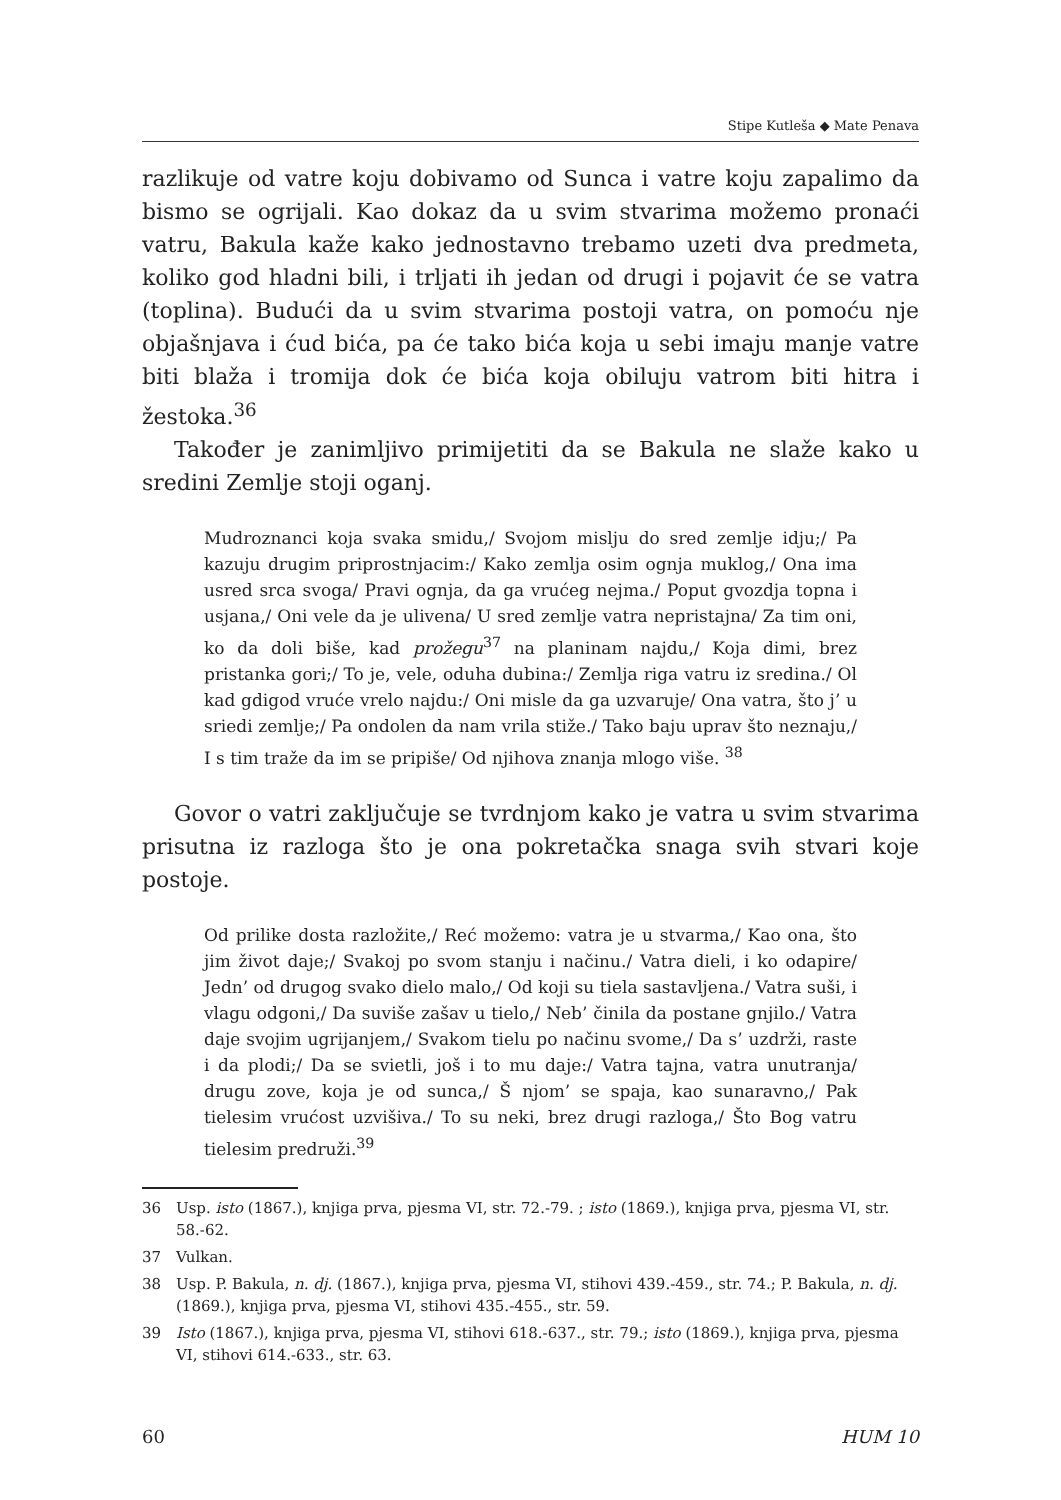Stipe Kutleša ◆ Mate Penava
razlikuje od vatre koju dobivamo od Sunca i vatre koju zapalimo da bismo se ogrijali. Kao dokaz da u svim stvarima možemo pronaći vatru, Bakula kaže kako jednostavno trebamo uzeti dva predmeta, koliko god hladni bili, i trljati ih jedan od drugi i pojavit će se vatra (toplina). Budući da u svim stvarima postoji vatra, on pomoću nje objašnjava i ćud bića, pa će tako bića koja u sebi imaju manje vatre biti blaža i tromija dok će bića koja obiluju vatrom biti hitra i žestoka.<sup>36</sup>
Također je zanimljivo primijetiti da se Bakula ne slaže kako u sredini Zemlje stoji oganj.
Mudroznanci koja svaka smidu,/ Svojom mislju do sred zemlje idju;/ Pa kazuju drugim priprostnjacim:/ Kako zemlja osim ognja muklog,/ Ona ima usred srca svoga/ Pravi ognja, da ga vrućeg nejma./ Poput gvozdja topna i usjana,/ Oni vele da je ulivena/ U sred zemlje vatra nepristajna/ Za tim oni, ko da doli biše, kad prožegu<sup>37</sup> na planinam najdu,/ Koja dimi, brez pristanka gori;/ To je, vele, oduha dubina:/ Zemlja riga vatru iz sredina./ Ol kad gdigod vruće vrelo najdu:/ Oni misle da ga uzvaruje/ Ona vatra, što j’ u sriedi zemlje;/ Pa ondolen da nam vrila stiže./ Tako baju uprav što neznaju,/ I s tim traže da im se pripiše/ Od njihova znanja mlogo više. <sup>38</sup>
Govor o vatri zaključuje se tvrdnjom kako je vatra u svim stvarima prisutna iz razloga što je ona pokretačka snaga svih stvari koje postoje.
Od prilike dosta razložite,/ Reć možemo: vatra je u stvarma,/ Kao ona, što jim život daje;/ Svakoj po svom stanju i načinu./ Vatra dieli, i ko odapire/ Jedn’ od drugog svako dielo malo,/ Od koji su tiela sastavljena./ Vatra suši, i vlagu odgoni,/ Da suviše zašav u tielo,/ Neb’ činila da postane gnjilo./ Vatra daje svojim ugrijanjem,/ Svakom tielu po načinu svome,/ Da s’ uzdrži, raste i da plodi;/ Da se svietli, još i to mu daje:/ Vatra tajna, vatra unutranja/ drugu zove, koja je od sunca,/ Š njom’ se spaja, kao sunaravno,/ Pak tielesim vrućost uzvišiva./ To su neki, brez drugi razloga,/ Što Bog vatru tielesim predruži.<sup>39</sup>
36 Usp. isto (1867.), knjiga prva, pjesma VI, str. 72.-79. ; isto (1869.), knjiga prva, pjesma VI, str. 58.-62.
37 Vulkan.
38 Usp. P. Bakula, n. dj. (1867.), knjiga prva, pjesma VI, stihovi 439.-459., str. 74.; P. Bakula, n. dj. (1869.), knjiga prva, pjesma VI, stihovi 435.-455., str. 59.
39 Isto (1867.), knjiga prva, pjesma VI, stihovi 618.-637., str. 79.; isto (1869.), knjiga prva, pjesma VI, stihovi 614.-633., str. 63.
60 HUM 10